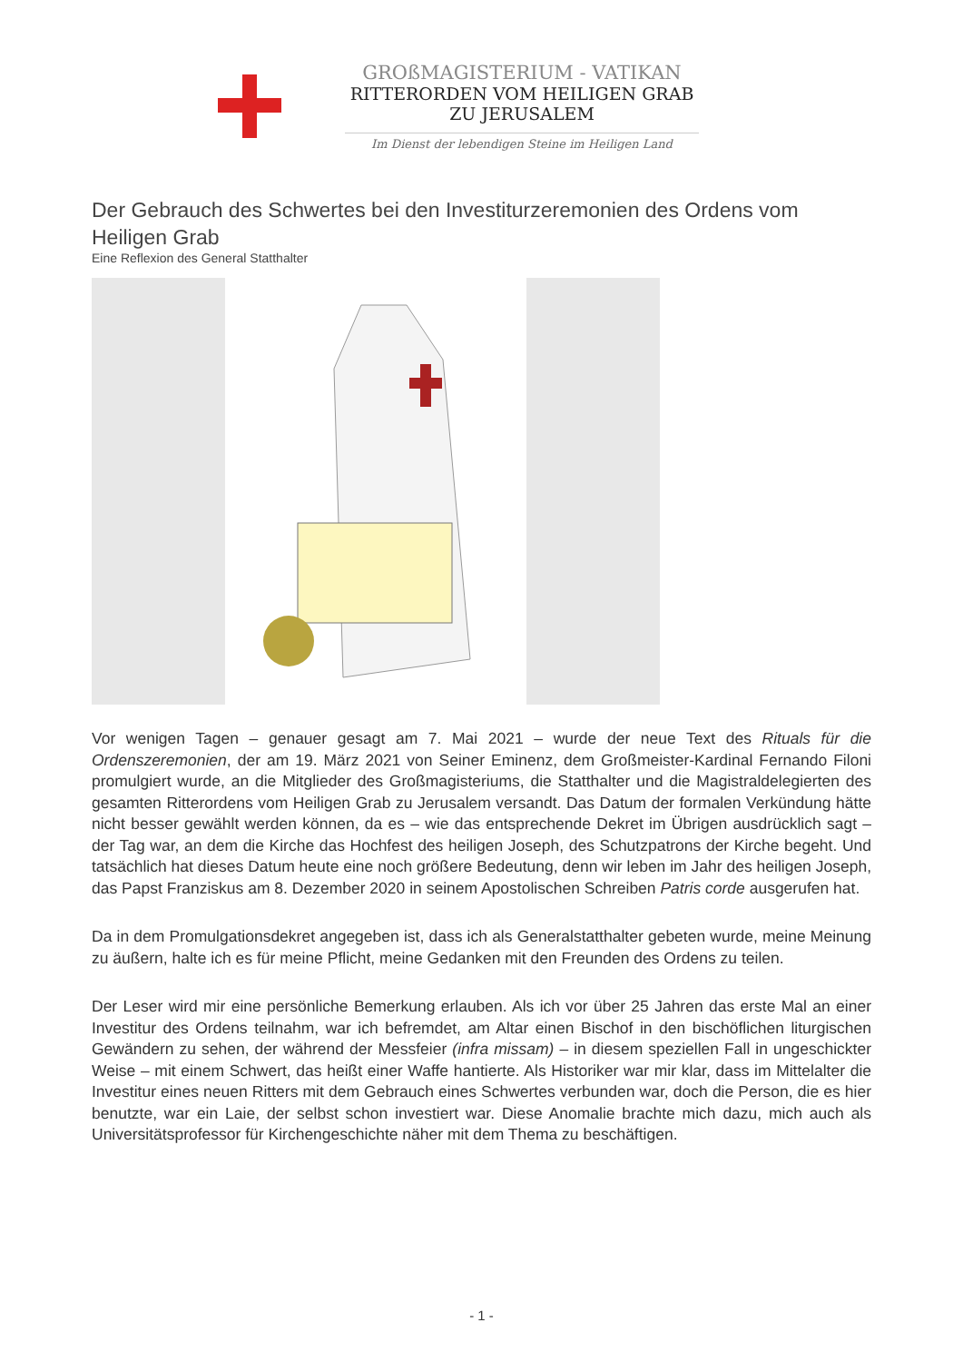GROßMAGISTERIUM - VATIKAN
RITTERORDEN VOM HEILIGEN GRAB
ZU JERUSALEM
Im Dienst der lebendigen Steine im Heiligen Land
Der Gebrauch des Schwertes bei den Investiturzeremonien des Ordens vom Heiligen Grab
Eine Reflexion des General Statthalter
Vor wenigen Tagen – genauer gesagt am 7. Mai 2021 – wurde der neue Text des Rituals für die Ordenszeremonien, der am 19. März 2021 von Seiner Eminenz, dem Großmeister-Kardinal Fernando Filoni promulgiert wurde, an die Mitglieder des Großmagisteriums, die Statthalter und die Magistraldelegierten des gesamten Ritterordens vom Heiligen Grab zu Jerusalem versandt. Das Datum der formalen Verkündung hätte nicht besser gewählt werden können, da es – wie das entsprechende Dekret im Übrigen ausdrücklich sagt – der Tag war, an dem die Kirche das Hochfest des heiligen Joseph, des Schutzpatrons der Kirche begeht. Und tatsächlich hat dieses Datum heute eine noch größere Bedeutung, denn wir leben im Jahr des heiligen Joseph, das Papst Franziskus am 8. Dezember 2020 in seinem Apostolischen Schreiben Patris corde ausgerufen hat.
Da in dem Promulgationsdekret angegeben ist, dass ich als Generalstatthalter gebeten wurde, meine Meinung zu äußern, halte ich es für meine Pflicht, meine Gedanken mit den Freunden des Ordens zu teilen.
Der Leser wird mir eine persönliche Bemerkung erlauben. Als ich vor über 25 Jahren das erste Mal an einer Investitur des Ordens teilnahm, war ich befremdet, am Altar einen Bischof in den bischöflichen liturgischen Gewändern zu sehen, der während der Messfeier (infra missam) – in diesem speziellen Fall in ungeschickter Weise – mit einem Schwert, das heißt einer Waffe hantierte. Als Historiker war mir klar, dass im Mittelalter die Investitur eines neuen Ritters mit dem Gebrauch eines Schwertes verbunden war, doch die Person, die es hier benutzte, war ein Laie, der selbst schon investiert war. Diese Anomalie brachte mich dazu, mich auch als Universitätsprofessor für Kirchengeschichte näher mit dem Thema zu beschäftigen.
- 1 -